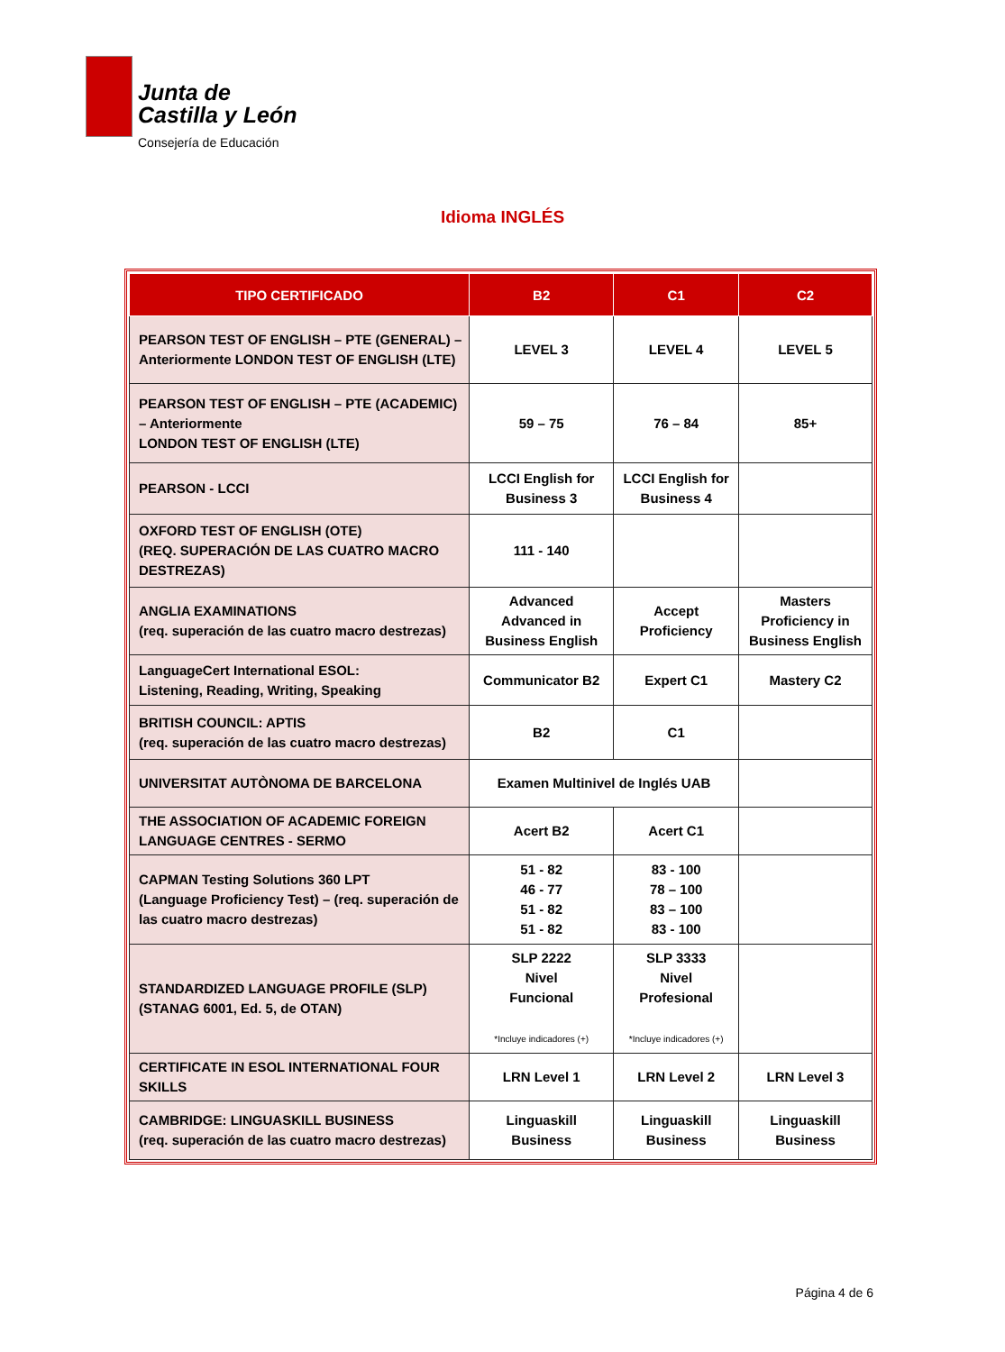Junta de
Castilla y León
Consejería de Educación
Idioma INGLÉS
| TIPO CERTIFICADO | B2 | C1 | C2 |
| --- | --- | --- | --- |
| PEARSON TEST OF ENGLISH – PTE (GENERAL) – Anteriormente LONDON TEST OF ENGLISH (LTE) | LEVEL 3 | LEVEL 4 | LEVEL 5 |
| PEARSON TEST OF ENGLISH – PTE (ACADEMIC) – Anteriormente LONDON TEST OF ENGLISH (LTE) | 59 – 75 | 76 – 84 | 85+ |
| PEARSON - LCCI | LCCI English for Business 3 | LCCI English for Business 4 | |
| OXFORD TEST OF ENGLISH (OTE) (REQ. SUPERACIÓN DE LAS CUATRO MACRO DESTREZAS) | 111 - 140 | | |
| ANGLIA EXAMINATIONS (req. superación de las cuatro macro destrezas) | Advanced Advanced in Business English | Accept Proficiency | Masters Proficiency in Business English |
| LanguageCert International ESOL: Listening, Reading, Writing, Speaking | Communicator B2 | Expert C1 | Mastery C2 |
| BRITISH COUNCIL: APTIS (req. superación de las cuatro macro destrezas) | B2 | C1 | |
| UNIVERSITAT AUTÒNOMA DE BARCELONA | Examen Multinivel de Inglés UAB | | |
| THE ASSOCIATION OF ACADEMIC FOREIGN LANGUAGE CENTRES - SERMO | Acert B2 | Acert C1 | |
| CAPMAN Testing Solutions 360 LPT (Language Proficiency Test) – (req. superación de las cuatro macro destrezas) | 51 - 82 46 - 77 51 - 82 51 - 82 | 83 - 100 78 – 100 83 – 100 83 - 100 | |
| STANDARDIZED LANGUAGE PROFILE (SLP) (STANAG 6001, Ed. 5, de OTAN) | SLP 2222 Nivel Funcional *Incluye indicadores (+) | SLP 3333 Nivel Profesional *Incluye indicadores (+) | |
| CERTIFICATE IN ESOL INTERNATIONAL FOUR SKILLS | LRN Level 1 | LRN Level 2 | LRN Level 3 |
| CAMBRIDGE: LINGUASKILL BUSINESS (req. superación de las cuatro macro destrezas) | Linguaskill Business | Linguaskill Business | Linguaskill Business |
Página 4 de 6